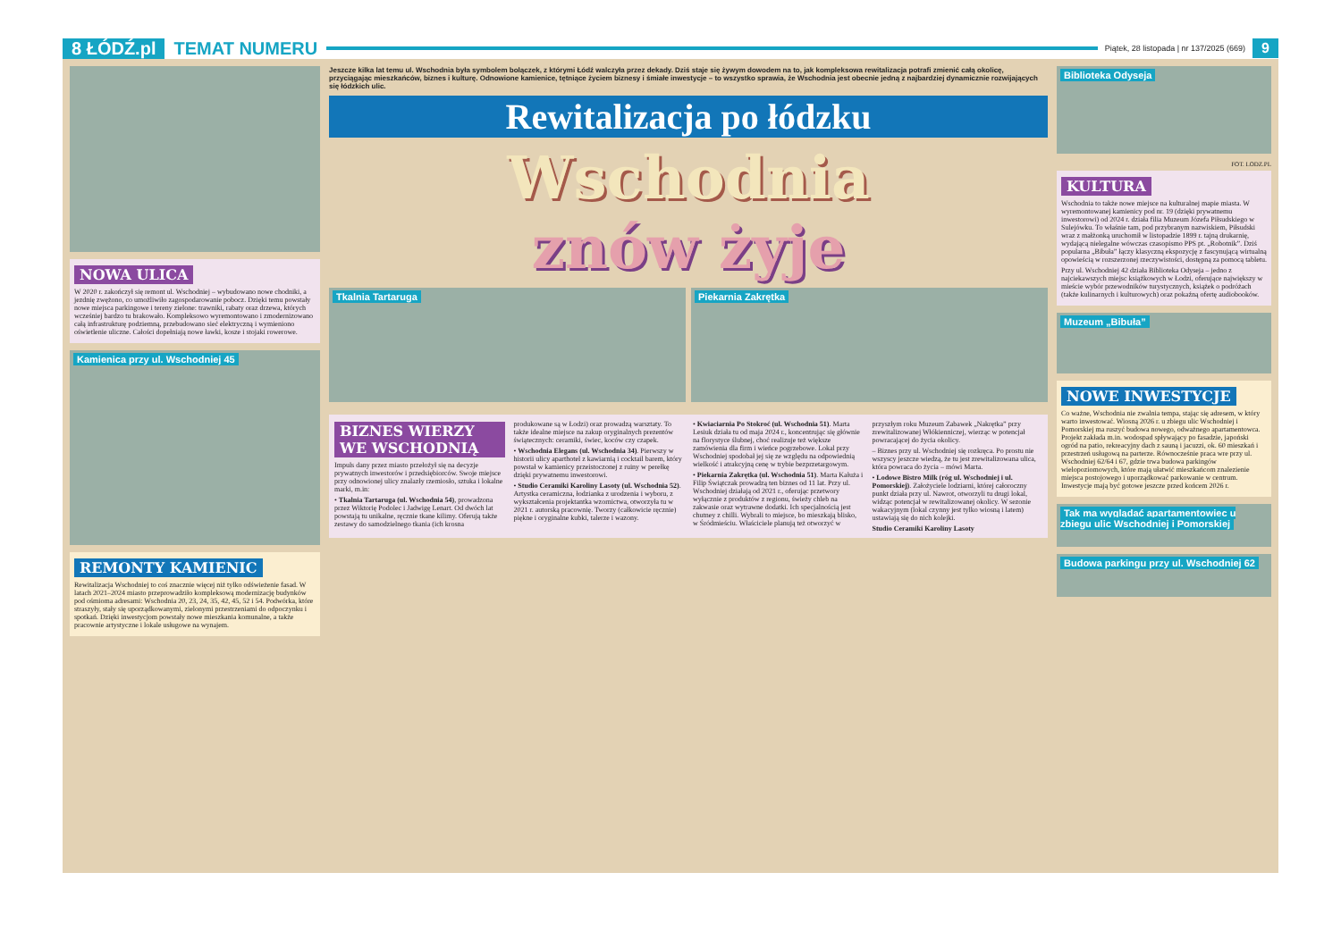8 ŁÓDŹ.pl TEMAT NUMERU Piątek, 28 listopada | nr 137/2025 (669) 9
NOWA ULICA
W 2020 r. zakończył się remont ul. Wschodniej – wybudowano nowe chodniki, a jezdnię zwężono, co umożliwiło zagospodarowanie pobocz. Dzięki temu powstały nowe miejsca parkingowe i tereny zielone: trawniki, rabaty oraz drzewa, których wcześniej bardzo tu brakowało. Kompleksowo wyremontowano i zmodernizowano całą infrastrukturę podziemną, przebudowano sieć elektryczną i wymieniono oświetlenie uliczne. Całości dopełniają nowe ławki, kosze i stojaki rowerowe.
Kamienica przy ul. Wschodniej 45
REMONTY KAMIENIC
Rewitalizacja Wschodniej to coś znacznie więcej niż tylko odświeżenie fasad. W latach 2021–2024 miasto przeprowadziło kompleksową modernizację budynków pod ośmioma adresami: Wschodnia 20, 23, 24, 35, 42, 45, 52 i 54. Podwórka, które straszyły, stały się uporządkowanymi, zielonymi przestrzeniami do odpoczynku i spotkań. Dzięki inwestycjom powstały nowe mieszkania komunalne, a także pracownie artystyczne i lokale usługowe na wynajem.
Jeszcze kilka lat temu ul. Wschodnia była symbolem bolączek, z którymi Łódź walczyła przez dekady. Dziś staje się żywym dowodem na to, jak kompleksowa rewitalizacja potrafi zmienić całą okolicę, przyciągając mieszkańców, biznes i kulturę. Odnowione kamienice, tętniące życiem biznesy i śmiałe inwestycje – to wszystko sprawia, że Wschodnia jest obecnie jedną z najbardziej dynamicznie rozwijających się łódzkich ulic.
Rewitalizacja po łódzku
Wschodnia
znów żyje
Tkalnia Tartaruga Piekarnia Zakrętka
BIZNES WIERZY WE WSCHODNIĄ
Impuls dany przez miasto przełożył się na decyzje prywatnych inwestorów i przedsiębiorców. Swoje miejsce przy odnowionej ulicy znalazły rzemiosło, sztuka i lokalne marki, m.in:
• Tkalnia Tartaruga (ul. Wschodnia 54), prowadzona przez Wiktorię Podolec i Jadwigę Lenart. Od dwóch lat powstają tu unikalne, ręcznie tkane kilimy. Oferują także zestawy do samodzielnego tkania (ich krosna produkowane są w Łodzi) oraz prowadzą warsztaty. To także idealne miejsce na zakup oryginalnych prezentów świątecznych: ceramiki, świec, koców czy czapek.
• Wschodnia Elegans (ul. Wschodnia 34). Pierwszy w historii ulicy aparthotel z kawiarnią i cocktail barem, który powstał w kamienicy przeistoczonej z ruiny w perełkę dzięki prywatnemu inwestorowi.
• Studio Ceramiki Karoliny Lasoty (ul. Wschodnia 52). Artystka ceramiczna, łodzianka z urodzenia i wyboru, z wykształcenia projektantka wzornictwa, otworzyła tu w 2021 r. autorską pracownię. Tworzy (całkowicie ręcznie) piękne i oryginalne kubki, talerze i wazony.
• Kwiaciarnia Po Stokroć (ul. Wschodnia 51). Marta Lesiuk działa tu od maja 2024 r., koncentrując się głównie na florystyce ślubnej, choć realizuje też większe zamówienia dla firm i wieńce pogrzebowe. Lokal przy Wschodniej spodobał jej się ze względu na odpowiednią wielkość i atrakcyjną cenę w trybie bezprzetargowym.
• Piekarnia Zakrętka (ul. Wschodnia 51). Marta Kałuża i Filip Świątczak prowadzą ten biznes od 11 lat. Przy ul. Wschodniej działają od 2021 r., oferując przetwory wyłącznie z produktów z regionu, świeży chleb na zakwasie oraz wytrawne dodatki. Ich specjalnością jest chutney z chilli. Wybrali to miejsce, bo mieszkają blisko, w Śródmieściu. Właściciele planują też otworzyć w przyszłym roku Muzeum Zabawek „Nakrętka” przy zrewitalizowanej Włókienniczej, wierząc w potencjał powracającej do życia okolicy.
– Biznes przy ul. Wschodniej się rozkręca. Po prostu nie wszyscy jeszcze wiedzą, że tu jest zrewitalizowana ulica, która powraca do życia – mówi Marta.
• Lodowe Bistro Milk (róg ul. Wschodniej i ul. Pomorskiej). Założyciele lodziarni, której całoroczny punkt działa przy ul. Nawrot, otworzyli tu drugi lokal, widząc potencjał w rewitalizowanej okolicy. W sezonie wakacyjnym (lokal czynny jest tylko wiosną i latem) ustawiają się do nich kolejki.
Studio Ceramiki Karoliny Lasoty
Biblioteka Odyseja
FOT. LODZ.PL
KULTURA
Wschodnia to także nowe miejsce na kulturalnej mapie miasta. W wyremontowanej kamienicy pod nr. 19 (dzięki prywatnemu inwestorowi) od 2024 r. działa filia Muzeum Józefa Piłsudskiego w Sulejówku. To właśnie tam, pod przybranym nazwiskiem, Piłsudski wraz z małżonką uruchomił w listopadzie 1899 r. tajną drukarnię, wydającą nielegalne wówczas czasopismo PPS pt. „Robotnik”. Dziś popularna „Bibuła” łączy klasyczną ekspozycję z fascynującą wirtualną opowieścią w rozszerzonej rzeczywistości, dostępną za pomocą tabletu.
Przy ul. Wschodniej 42 działa Biblioteka Odyseja – jedno z najciekawszych miejsc książkowych w Łodzi, oferujące największy w mieście wybór przewodników turystycznych, książek o podróżach (także kulinarnych i kulturowych) oraz pokaźną ofertę audiobooków.
Muzeum „Bibuła”
NOWE INWESTYCJE
Co ważne, Wschodnia nie zwalnia tempa, stając się adresem, w który warto inwestować. Wiosną 2026 r. u zbiegu ulic Wschodniej i Pomorskiej ma ruszyć budowa nowego, odważnego apartamentowca. Projekt zakłada m.in. wodospad spływający po fasadzie, japoński ogród na patio, rekreacyjny dach z sauną i jacuzzi, ok. 60 mieszkań i przestrzeń usługową na parterze. Równocześnie praca wre przy ul. Wschodniej 62/64 i 67, gdzie trwa budowa parkingów wielopoziomowych, które mają ułatwić mieszkańcom znalezienie miejsca postojowego i uporządkować parkowanie w centrum. Inwestycje mają być gotowe jeszcze przed końcem 2026 r.
Tak ma wyglądać apartamentowiec u zbiegu ulic Wschodniej i Pomorskiej
Budowa parkingu przy ul. Wschodniej 62